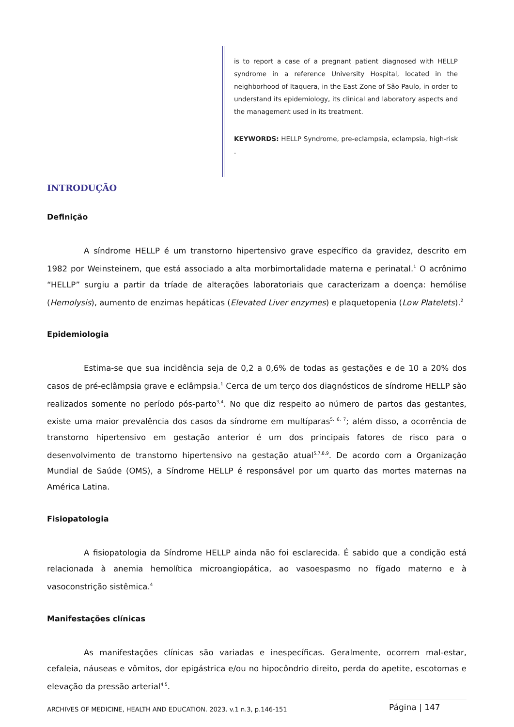is to report a case of a pregnant patient diagnosed with HELLP syndrome in a reference University Hospital, located in the neighborhood of Itaquera, in the East Zone of São Paulo, in order to understand its epidemiology, its clinical and laboratory aspects and the management used in its treatment.
KEYWORDS: HELLP Syndrome, pre-eclampsia, eclampsia, high-risk .
INTRODUÇÃO
Definição
A síndrome HELLP é um transtorno hipertensivo grave específico da gravidez, descrito em 1982 por Weinsteinem, que está associado a alta morbimortalidade materna e perinatal.<sup>1</sup> O acrônimo “HELLP” surgiu a partir da tríade de alterações laboratoriais que caracterizam a doença: hemólise (Hemolysis), aumento de enzimas hepáticas (Elevated Liver enzymes) e plaquetopenia (Low Platelets).<sup>2</sup>
Epidemiologia
Estima-se que sua incidência seja de 0,2 a 0,6% de todas as gestações e de 10 a 20% dos casos de pré-eclâmpsia grave e eclâmpsia.<sup>1</sup> Cerca de um terço dos diagnósticos de síndrome HELLP são realizados somente no período pós-parto<sup>3,4</sup>. No que diz respeito ao número de partos das gestantes, existe uma maior prevalência dos casos da síndrome em multíparas<sup>5, 6, 7</sup>; além disso, a ocorrência de transtorno hipertensivo em gestação anterior é um dos principais fatores de risco para o desenvolvimento de transtorno hipertensivo na gestação atual<sup>5,7,8,9</sup>. De acordo com a Organização Mundial de Saúde (OMS), a Síndrome HELLP é responsável por um quarto das mortes maternas na América Latina.
Fisiopatologia
A fisiopatologia da Síndrome HELLP ainda não foi esclarecida. É sabido que a condição está relacionada à anemia hemolítica microangiopática, ao vasoespasmo no fígado materno e à vasoconstrição sistêmica.<sup>4</sup>
Manifestações clínicas
As manifestações clínicas são variadas e inespecíficas. Geralmente, ocorrem mal-estar, cefaleia, náuseas e vômitos, dor epigástrica e/ou no hipocôndrio direito, perda do apetite, escotomas e elevação da pressão arterial<sup>4,5</sup>.
ARCHIVES OF MEDICINE, HEALTH AND EDUCATION. 2023. v.1 n.3, p.146-151 Página | 147